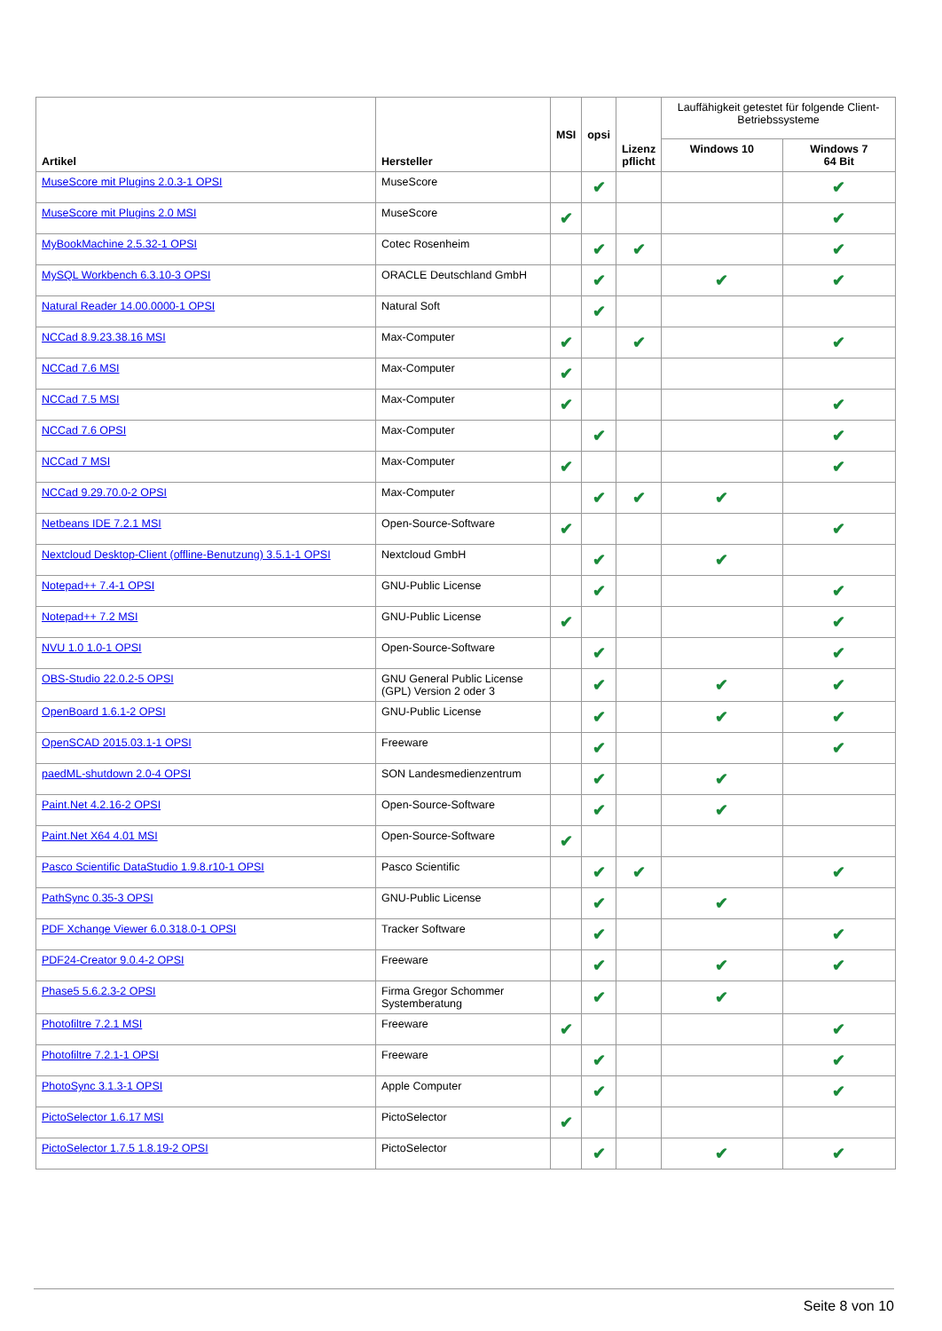| Artikel | Hersteller | MSI | opsi | Lizenz pflicht | Lauffähigkeit getestet für folgende Client-Betriebssysteme | |
| --- | --- | --- | --- | --- | --- | --- |
| | | | | | Windows 10 | Windows 7 64 Bit |
| MuseScore mit Plugins 2.0.3-1 OPSI | MuseScore | | ✔ | | | ✔ |
| MuseScore mit Plugins 2.0 MSI | MuseScore | ✔ | | | | ✔ |
| MyBookMachine 2.5.32-1 OPSI | Cotec Rosenheim | | ✔ | ✔ | | ✔ |
| MySQL Workbench 6.3.10-3 OPSI | ORACLE Deutschland GmbH | | ✔ | | ✔ | ✔ |
| Natural Reader 14.00.0000-1 OPSI | Natural Soft | | ✔ | | | |
| NCCad 8.9.23.38.16 MSI | Max-Computer | ✔ | | ✔ | | ✔ |
| NCCad 7.6 MSI | Max-Computer | ✔ | | | | |
| NCCad 7.5 MSI | Max-Computer | ✔ | | | | ✔ |
| NCCad 7.6 OPSI | Max-Computer | | ✔ | | | ✔ |
| NCCad 7 MSI | Max-Computer | ✔ | | | | ✔ |
| NCCad 9.29.70.0-2 OPSI | Max-Computer | | ✔ | ✔ | ✔ | |
| Netbeans IDE 7.2.1 MSI | Open-Source-Software | ✔ | | | | ✔ |
| Nextcloud Desktop-Client (offline-Benutzung) 3.5.1-1 OPSI | Nextcloud GmbH | | ✔ | | ✔ | |
| Notepad++ 7.4-1 OPSI | GNU-Public License | | ✔ | | | ✔ |
| Notepad++ 7.2 MSI | GNU-Public License | ✔ | | | | ✔ |
| NVU 1.0 1.0-1 OPSI | Open-Source-Software | | ✔ | | | ✔ |
| OBS-Studio 22.0.2-5 OPSI | GNU General Public License (GPL) Version 2 oder 3 | | ✔ | | ✔ | ✔ |
| OpenBoard 1.6.1-2 OPSI | GNU-Public License | | ✔ | | ✔ | ✔ |
| OpenSCAD 2015.03.1-1 OPSI | Freeware | | ✔ | | | ✔ |
| paedML-shutdown 2.0-4 OPSI | SON Landesmedienzentrum | | ✔ | | ✔ | |
| Paint.Net 4.2.16-2 OPSI | Open-Source-Software | | ✔ | | ✔ | |
| Paint.Net X64 4.01 MSI | Open-Source-Software | ✔ | | | | |
| Pasco Scientific DataStudio 1.9.8.r10-1 OPSI | Pasco Scientific | | ✔ | ✔ | | ✔ |
| PathSync 0.35-3 OPSI | GNU-Public License | | ✔ | | ✔ | |
| PDF Xchange Viewer 6.0.318.0-1 OPSI | Tracker Software | | ✔ | | | ✔ |
| PDF24-Creator 9.0.4-2 OPSI | Freeware | | ✔ | | ✔ | ✔ |
| Phase5 5.6.2.3-2 OPSI | Firma Gregor Schommer Systemberatung | | ✔ | | ✔ | |
| Photofiltre 7.2.1 MSI | Freeware | ✔ | | | | ✔ |
| Photofiltre 7.2.1-1 OPSI | Freeware | | ✔ | | | ✔ |
| PhotoSync 3.1.3-1 OPSI | Apple Computer | | ✔ | | | ✔ |
| PictoSelector 1.6.17 MSI | PictoSelector | ✔ | | | | |
| PictoSelector 1.7.5 1.8.19-2 OPSI | PictoSelector | | ✔ | | ✔ | ✔ |
Seite 8 von 10